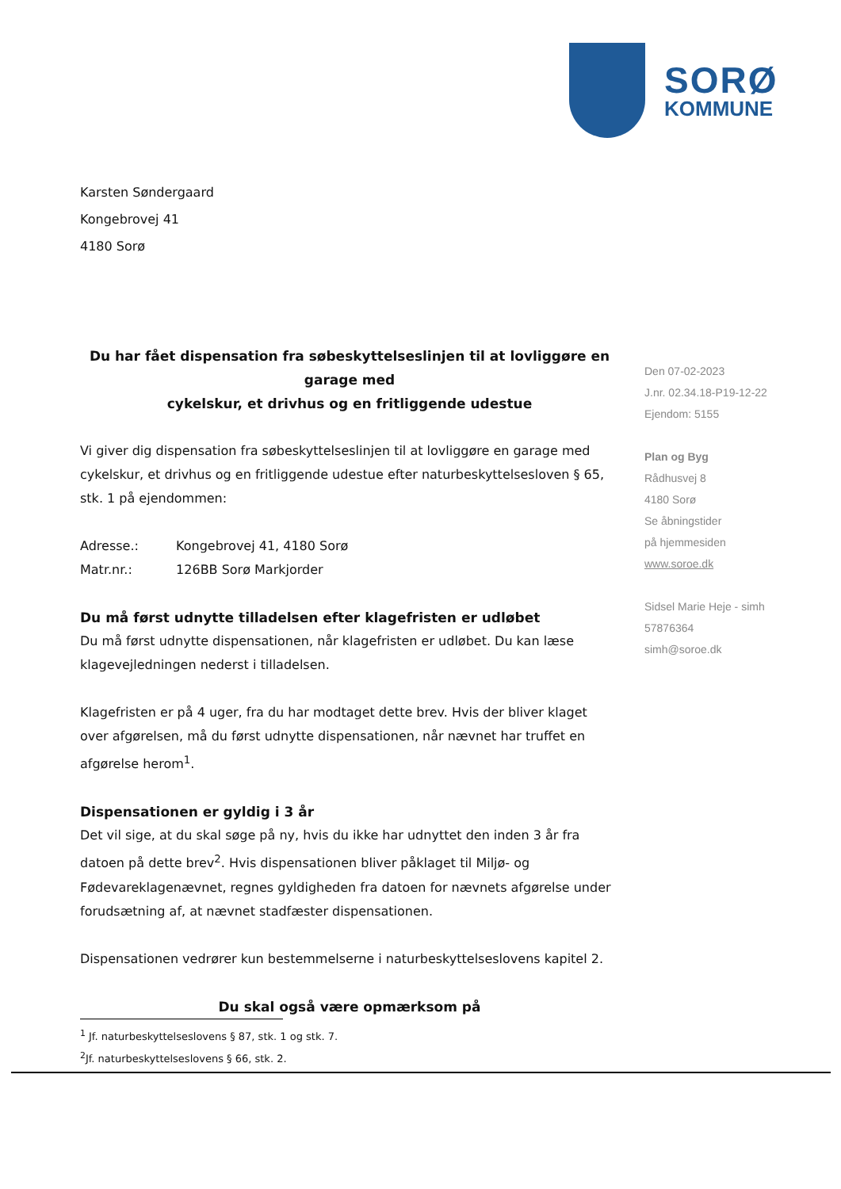SORØ
KOMMUNE
Karsten Søndergaard
Kongebrovej 41
4180 Sorø
Du har fået dispensation fra søbeskyttelseslinjen til at lovliggøre en garage med
cykelskur, et drivhus og en fritliggende udestue
Vi giver dig dispensation fra søbeskyttelseslinjen til at lovliggøre en garage med cykelskur, et drivhus og en fritliggende udestue efter naturbeskyttelsesloven § 65, stk. 1 på ejendommen:
Adresse.: Kongebrovej 41, 4180 Sorø
Matr.nr.: 126BB Sorø Markjorder
Du må først udnytte tilladelsen efter klagefristen er udløbet
Du må først udnytte dispensationen, når klagefristen er udløbet. Du kan læse klagevejledningen nederst i tilladelsen.
Klagefristen er på 4 uger, fra du har modtaget dette brev. Hvis der bliver klaget over afgørelsen, må du først udnytte dispensationen, når nævnet har truffet en afgørelse herom<sup>1</sup>.
Dispensationen er gyldig i 3 år
Det vil sige, at du skal søge på ny, hvis du ikke har udnyttet den inden 3 år fra datoen på dette brev<sup>2</sup>. Hvis dispensationen bliver påklaget til Miljø- og Fødevareklagenævnet, regnes gyldigheden fra datoen for nævnets afgørelse under forudsætning af, at nævnet stadfæster dispensationen.
Dispensationen vedrører kun bestemmelserne i naturbeskyttelseslovens kapitel 2.
Du skal også være opmærksom på
Den 07-02-2023
J.nr. 02.34.18-P19-12-22
Ejendom: 5155
Plan og Byg
Rådhusvej 8
4180 Sorø
Se åbningstider
på hjemmesiden
www.soroe.dk
Sidsel Marie Heje - simh
57876364
simh@soroe.dk
<sup>1</sup> Jf. naturbeskyttelseslovens § 87, stk. 1 og stk. 7.
<sup>2</sup> Jf. naturbeskyttelseslovens § 66, stk. 2.